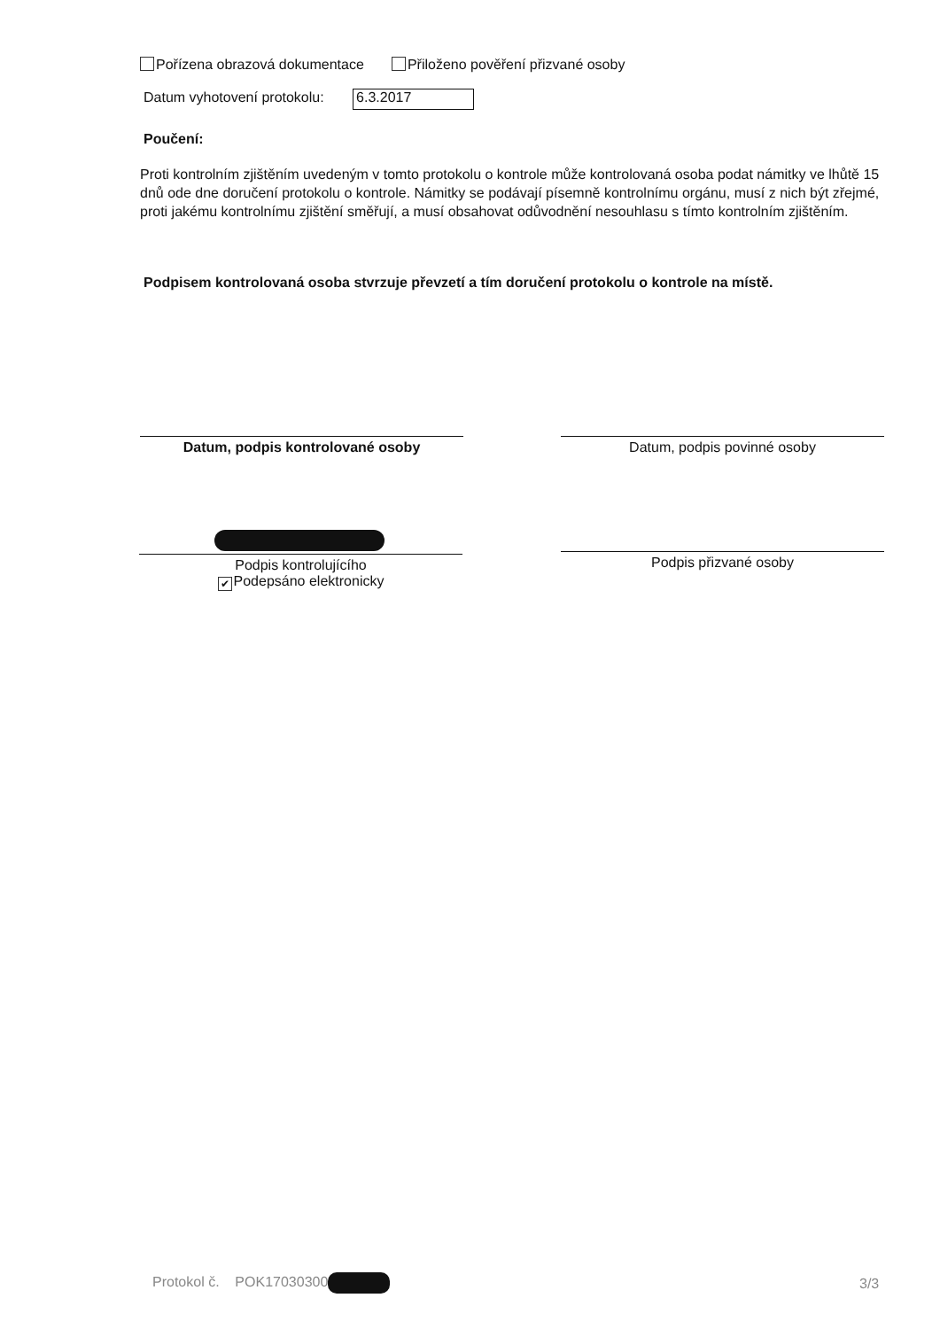Pořízena obrazová dokumentace Přiloženo pověření přizvané osoby
Datum vyhotovení protokolu: 6.3.2017
Poučení:
Proti kontrolním zjištěním uvedeným v tomto protokolu o kontrole může kontrolovaná osoba podat námitky ve lhůtě 15 dnů ode dne doručení protokolu o kontrole. Námitky se podávají písemně kontrolnímu orgánu, musí z nich být zřejmé, proti jakému kontrolnímu zjištění směřují, a musí obsahovat odůvodnění nesouhlasu s tímto kontrolním zjištěním.
Podpisem kontrolovaná osoba stvrzuje převzetí a tím doručení protokolu o kontrole na místě.
Datum, podpis kontrolované osoby Datum, podpis povinné osoby
Podpis kontrolujícího
✔ Podepsáno elektronicky
Podpis přizvané osoby
Protokol č. POK17030300 3/3